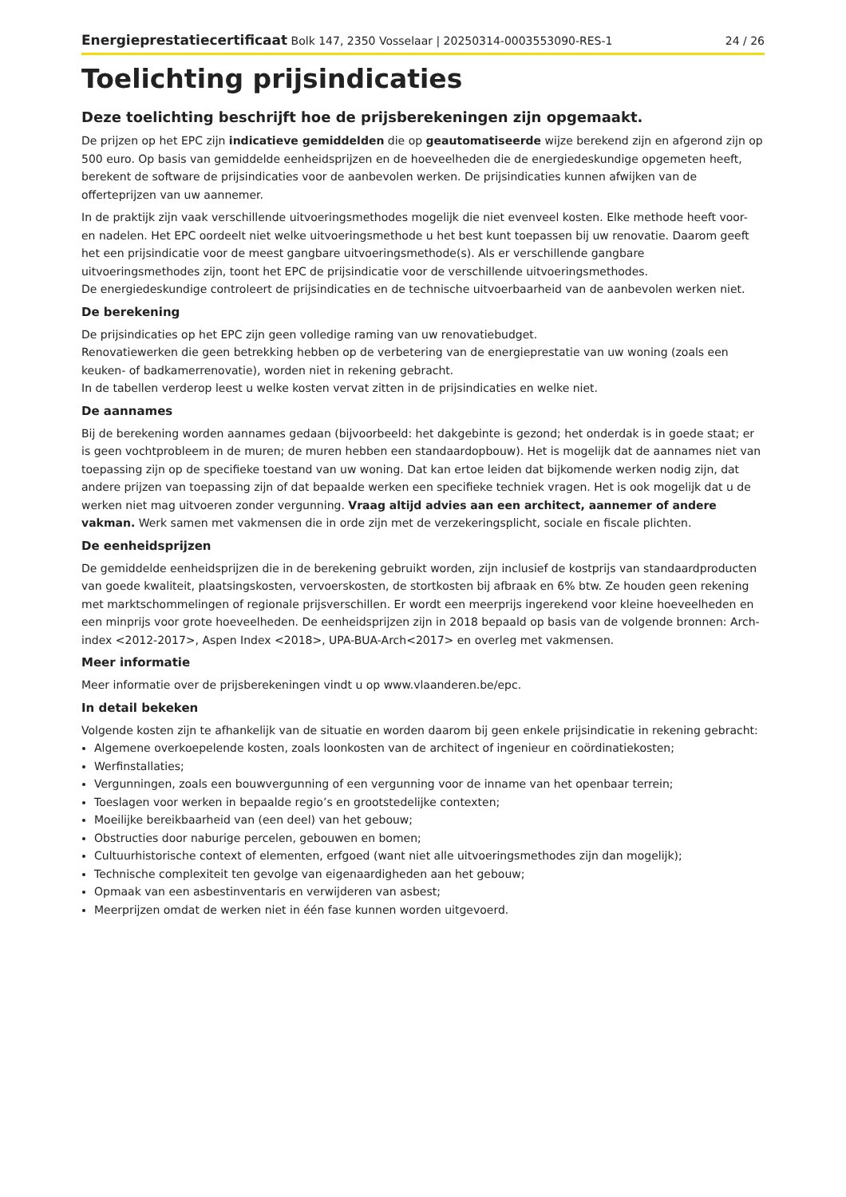Energieprestatiecertificaat Bolk 147, 2350 Vosselaar | 20250314-0003553090-RES-1 24 / 26
Toelichting prijsindicaties
Deze toelichting beschrijft hoe de prijsberekeningen zijn opgemaakt.
De prijzen op het EPC zijn indicatieve gemiddelden die op geautomatiseerde wijze berekend zijn en afgerond zijn op 500 euro. Op basis van gemiddelde eenheidsprijzen en de hoeveelheden die de energiedeskundige opgemeten heeft, berekent de software de prijsindicaties voor de aanbevolen werken. De prijsindicaties kunnen afwijken van de offerteprijzen van uw aannemer.
In de praktijk zijn vaak verschillende uitvoeringsmethodes mogelijk die niet evenveel kosten. Elke methode heeft voor- en nadelen. Het EPC oordeelt niet welke uitvoeringsmethode u het best kunt toepassen bij uw renovatie. Daarom geeft het een prijsindicatie voor de meest gangbare uitvoeringsmethode(s). Als er verschillende gangbare uitvoeringsmethodes zijn, toont het EPC de prijsindicatie voor de verschillende uitvoeringsmethodes.
De energiedeskundige controleert de prijsindicaties en de technische uitvoerbaarheid van de aanbevolen werken niet.
De berekening
De prijsindicaties op het EPC zijn geen volledige raming van uw renovatiebudget.
Renovatiewerken die geen betrekking hebben op de verbetering van de energieprestatie van uw woning (zoals een keuken- of badkamerrenovatie), worden niet in rekening gebracht.
In de tabellen verderop leest u welke kosten vervat zitten in de prijsindicaties en welke niet.
De aannames
Bij de berekening worden aannames gedaan (bijvoorbeeld: het dakgebinte is gezond; het onderdak is in goede staat; er is geen vochtprobleem in de muren; de muren hebben een standaardopbouw). Het is mogelijk dat de aannames niet van toepassing zijn op de specifieke toestand van uw woning. Dat kan ertoe leiden dat bijkomende werken nodig zijn, dat andere prijzen van toepassing zijn of dat bepaalde werken een specifieke techniek vragen. Het is ook mogelijk dat u de werken niet mag uitvoeren zonder vergunning. Vraag altijd advies aan een architect, aannemer of andere vakman. Werk samen met vakmensen die in orde zijn met de verzekeringsplicht, sociale en fiscale plichten.
De eenheidsprijzen
De gemiddelde eenheidsprijzen die in de berekening gebruikt worden, zijn inclusief de kostprijs van standaardproducten van goede kwaliteit, plaatsingskosten, vervoerskosten, de stortkosten bij afbraak en 6% btw. Ze houden geen rekening met marktschommelingen of regionale prijsverschillen. Er wordt een meerprijs ingerekend voor kleine hoeveelheden en een minprijs voor grote hoeveelheden. De eenheidsprijzen zijn in 2018 bepaald op basis van de volgende bronnen: Arch-index <2012-2017>, Aspen Index <2018>, UPA-BUA-Arch<2017> en overleg met vakmensen.
Meer informatie
Meer informatie over de prijsberekeningen vindt u op www.vlaanderen.be/epc.
In detail bekeken
Volgende kosten zijn te afhankelijk van de situatie en worden daarom bij geen enkele prijsindicatie in rekening gebracht:
Algemene overkoepelende kosten, zoals loonkosten van de architect of ingenieur en coördinatiekosten;
Werfinstallaties;
Vergunningen, zoals een bouwvergunning of een vergunning voor de inname van het openbaar terrein;
Toeslagen voor werken in bepaalde regio’s en grootstedelijke contexten;
Moeilijke bereikbaarheid van (een deel) van het gebouw;
Obstructies door naburige percelen, gebouwen en bomen;
Cultuurhistorische context of elementen, erfgoed (want niet alle uitvoeringsmethodes zijn dan mogelijk);
Technische complexiteit ten gevolge van eigenaardigheden aan het gebouw;
Opmaak van een asbestinventaris en verwijderen van asbest;
Meerprijzen omdat de werken niet in één fase kunnen worden uitgevoerd.